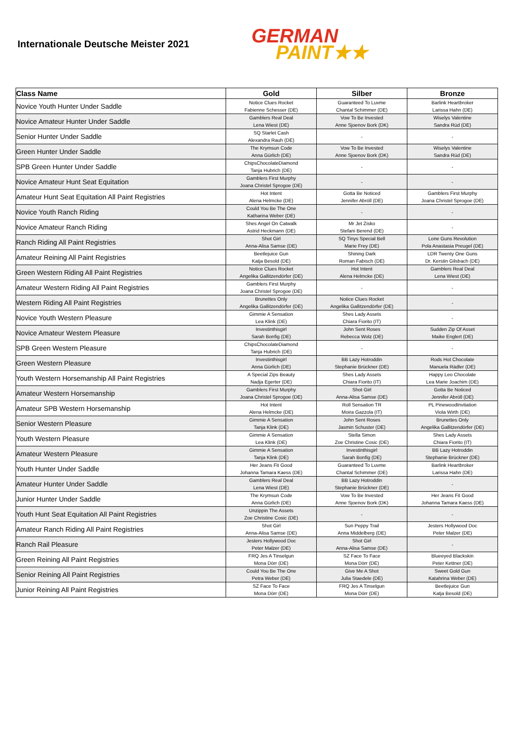Internationale Deutsche Meister 2021
GERMAN
PAINT★★
| Class Name | Gold | Silber | Bronze |
| --- | --- | --- | --- |
| Novice Youth Hunter Under Saddle | Notice Clues Rocket Fabienne Schesser (DE) | Guaranteed To Luvme Chantal Schimmer (DE) | Barlink Heartbroker Larissa Hahn (DE) |
| Novice Amateur Hunter Under Saddle | Gamblers Real Deal Lena Wiest (DE) | Vow To Be Invested Anne Sjoenov Bork (DK) | Wiselys Valentine Sandra Rüd (DE) |
| Senior Hunter Under Saddle | SQ Starlet Cash Alexandra Rauh (DE) | - | - |
| Green Hunter Under Saddle | The Krymsun Code Anna Gürlich (DE) | Vow To Be Invested Anne Sjoenov Bork (DK) | Wiselys Valentine Sandra Rüd (DE) |
| SPB Green Hunter Under Saddle | ChipsChocolateDiamond Tanja Hubrich (DE) | - | - |
| Novice Amateur Hunt Seat Equitation | Gamblers First Murphy Joana Christel Sprogoe (DE) | - | - |
| Amateur Hunt Seat Equitation All Paint Registries | Hot Intent Alena Helmcke (DE) | Gotta Be Noticed Jennifer Abröll (DE) | Gamblers First Murphy Joana Christel Sprogoe (DE) |
| Novice Youth Ranch Riding | Could You Be The One Katharina Weber (DE) | - | - |
| Novice Amateur Ranch Riding | Shes Angel On Catwalk Astrid Heckmann (DE) | Mr Jet Zisko Stefani Berend (DE) | - |
| Ranch Riding All Paint Registries | Shot Girl Anna-Alisa Samse (DE) | SQ Tinys Special Bell Marie Frey (DE) | Lone Guns Revolution Pola Anastasia Preugel (DE) |
| Amateur Reining All Paint Registries | Beetlejuice Gun Katja Besold (DE) | Shining Dark Roman Fabisch (DE) | LDR Twenty One Guns Dr. Kerstin Gilsbach (DE) |
| Green Western Riding All Paint Registries | Notice Clues Rocket Angelika Gallitzendörfer (DE) | Hot Intent Alena Helmcke (DE) | Gamblers Real Deal Lena Wiest (DE) |
| Amateur Western Riding All Paint Registries | Gamblers First Murphy Joana Christel Sprogoe (DE) | - | - |
| Western Riding All Paint Registries | Brunettes Only Angelika Gallitzendörfer (DE) | Notice Clues Rocket Angelika Gallitzendörfer (DE) | - |
| Novice Youth Western Pleasure | Gimmie A Sensation Lea Klink (DE) | Shes Lady Assets Chiara Fiorito (IT) | - |
| Novice Amateur Western Pleasure | Investinthisgirl Sarah Bonfig (DE) | John Sent Roses Rebecca Wolz (DE) | Sudden Zip Of Asset Maike Englert (DE) |
| SPB Green Western Pleasure | ChipsChocolateDiamond Tanja Hubrich (DE) | - | - |
| Green Western Pleasure | Investinthisgirl Anna Gürlich (DE) | BB Lazy Hotroddin Stephanie Brückner (DE) | Rods Hot Chocolate Manuela Rädler (DE) |
| Youth Western Horsemanship All Paint Registries | A Special Zips Beauty Nadja Egerter (DE) | Shes Lady Assets Chiara Fiorito (IT) | Happy Leo Chocolate Lea Marie Joachim (DE) |
| Amateur Western Horsemanship | Gamblers First Murphy Joana Christel Sprogoe (DE) | Shot Girl Anna-Alisa Samse (DE) | Gotta Be Noticed Jennifer Abröll (DE) |
| Amateur SPB Western Horsemanship | Hot Intent Alena Helmcke (DE) | Roll Sensation TR Moira Gazzola (IT) | PL PinewoodInvitation Viola Wirth (DE) |
| Senior Western Pleasure | Gimmie A Sensation Tanja Klink (DE) | John Sent Roses Jasmin Schuster (DE) | Brunettes Only Angelika Gallitzendörfer (DE) |
| Youth Western Pleasure | Gimmie A Sensation Lea Klink (DE) | Stella Simon Zoe Christine Cosic (DE) | Shes Lady Assets Chiara Fiorito (IT) |
| Amateur Western Pleasure | Gimmie A Sensation Tanja Klink (DE) | Investinthisgirl Sarah Bonfig (DE) | BB Lazy Hotroddin Stephanie Brückner (DE) |
| Youth Hunter Under Saddle | Her Jeans Fit Good Johanna Tamara Kaess (DE) | Guaranteed To Luvme Chantal Schimmer (DE) | Barlink Heartbroker Larissa Hahn (DE) |
| Amateur Hunter Under Saddle | Gamblers Real Deal Lena Wiest (DE) | BB Lazy Hotroddin Stephanie Brückner (DE) | - |
| Junior Hunter Under Saddle | The Krymsun Code Anna Gürlich (DE) | Vow To Be Invested Anne Sjoenov Bork (DK) | Her Jeans Fit Good Johanna Tamara Kaess (DE) |
| Youth Hunt Seat Equitation All Paint Registries | Unzippin The Assets Zoe Christine Cosic (DE) | - | - |
| Amateur Ranch Riding All Paint Registries | Shot Girl Anna-Alisa Samse (DE) | Sun Peppy Trail Anna Middelberg (DE) | Jesters Hollywood Doc Peter Malzer (DE) |
| Ranch Rail Pleasure | Jesters Hollywood Doc Peter Malzer (DE) | Shot Girl Anna-Alisa Samse (DE) | - |
| Green Reining All Paint Registries | FRQ Jes A Tinselgun Mona Dörr (DE) | SZ Face To Face Mona Dörr (DE) | Blueeyed Blackskin Peter Kettner (DE) |
| Senior Reining All Paint Registries | Could You Be The One Petra Weber (DE) | Give Me A Shot Julia Staedele (DE) | Sweet Gold Gun Katahrina Weber (DE) |
| Junior Reining All Paint Registries | SZ Face To Face Mona Dörr (DE) | FRQ Jes A Tinselgun Mona Dörr (DE) | Beetlejuice Gun Katja Besold (DE) |